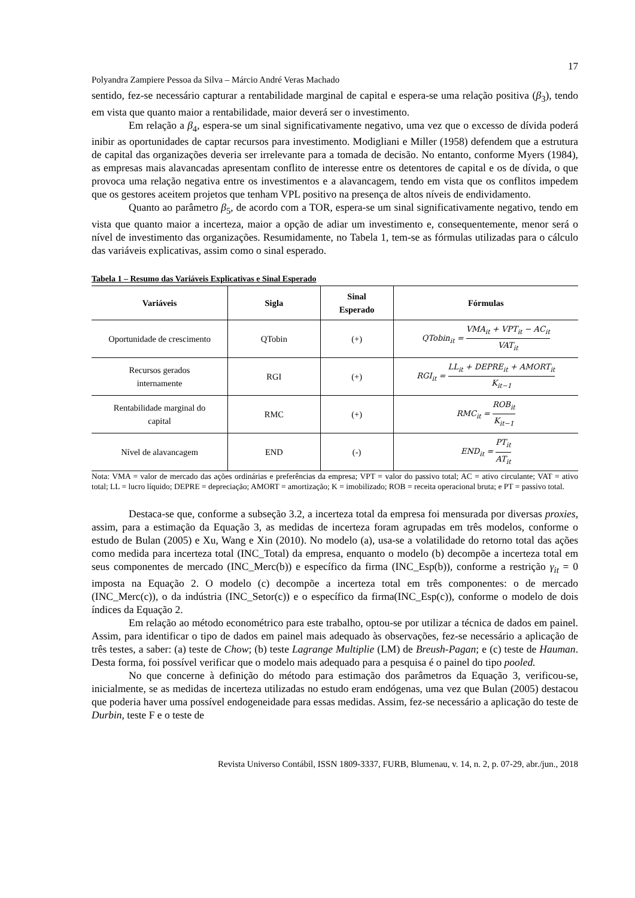17
Polyandra Zampiere Pessoa da Silva – Márcio André Veras Machado
sentido, fez-se necessário capturar a rentabilidade marginal de capital e espera-se uma relação positiva (β<sub>3</sub>), tendo em vista que quanto maior a rentabilidade, maior deverá ser o investimento.
Em relação a β<sub>4</sub>, espera-se um sinal significativamente negativo, uma vez que o excesso de dívida poderá inibir as oportunidades de captar recursos para investimento. Modigliani e Miller (1958) defendem que a estrutura de capital das organizações deveria ser irrelevante para a tomada de decisão. No entanto, conforme Myers (1984), as empresas mais alavancadas apresentam conflito de interesse entre os detentores de capital e os de dívida, o que provoca uma relação negativa entre os investimentos e a alavancagem, tendo em vista que os conflitos impedem que os gestores aceitem projetos que tenham VPL positivo na presença de altos níveis de endividamento.
Quanto ao parâmetro β<sub>5</sub>, de acordo com a TOR, espera-se um sinal significativamente negativo, tendo em vista que quanto maior a incerteza, maior a opção de adiar um investimento e, consequentemente, menor será o nível de investimento das organizações. Resumidamente, no Tabela 1, tem-se as fórmulas utilizadas para o cálculo das variáveis explicativas, assim como o sinal esperado.
Tabela 1 – Resumo das Variáveis Explicativas e Sinal Esperado
| Variáveis | Sigla | Sinal Esperado | Fórmulas |
| --- | --- | --- | --- |
| Oportunidade de crescimento | QTobin | (+) | QTobin<sub>it</sub> = VMA<sub>it</sub> + VPT<sub>it</sub> − AC<sub>it</sub> VAT<sub>it</sub> |
| Recursos gerados internamente | RGI | (+) | RGI<sub>it</sub> = LL<sub>it</sub> + DEPRE<sub>it</sub> + AMORT<sub>it</sub> K<sub>it−1</sub> |
| Rentabilidade marginal do capital | RMC | (+) | RMC<sub>it</sub> = ROB<sub>it</sub> K<sub>it−1</sub> |
| Nível de alavancagem | END | (-) | END<sub>it</sub> = PT<sub>it</sub> AT<sub>it</sub> |
Nota: VMA = valor de mercado das ações ordinárias e preferências da empresa; VPT = valor do passivo total; AC = ativo circulante; VAT = ativo total; LL = lucro líquido; DEPRE = depreciação; AMORT = amortização; K = imobilizado; ROB = receita operacional bruta; e PT = passivo total.
Destaca-se que, conforme a subseção 3.2, a incerteza total da empresa foi mensurada por diversas proxies, assim, para a estimação da Equação 3, as medidas de incerteza foram agrupadas em três modelos, conforme o estudo de Bulan (2005) e Xu, Wang e Xin (2010). No modelo (a), usa-se a volatilidade do retorno total das ações como medida para incerteza total (INC_Total) da empresa, enquanto o modelo (b) decompõe a incerteza total em seus componentes de mercado (INC_Merc(b)) e específico da firma (INC_Esp(b)), conforme a restrição γ<sub>it</sub> = 0 imposta na Equação 2. O modelo (c) decompõe a incerteza total em três componentes: o de mercado (INC_Merc(c)), o da indústria (INC_Setor(c)) e o específico da firma(INC_Esp(c)), conforme o modelo de dois índices da Equação 2.
Em relação ao método econométrico para este trabalho, optou-se por utilizar a técnica de dados em painel. Assim, para identificar o tipo de dados em painel mais adequado às observações, fez-se necessário a aplicação de três testes, a saber: (a) teste de Chow; (b) teste Lagrange Multiplie (LM) de Breush-Pagan; e (c) teste de Hauman. Desta forma, foi possível verificar que o modelo mais adequado para a pesquisa é o painel do tipo pooled.
No que concerne à definição do método para estimação dos parâmetros da Equação 3, verificou-se, inicialmente, se as medidas de incerteza utilizadas no estudo eram endógenas, uma vez que Bulan (2005) destacou que poderia haver uma possível endogeneidade para essas medidas. Assim, fez-se necessário a aplicação do teste de Durbin, teste F e o teste de
Revista Universo Contábil, ISSN 1809-3337, FURB, Blumenau, v. 14, n. 2, p. 07-29, abr./jun., 2018